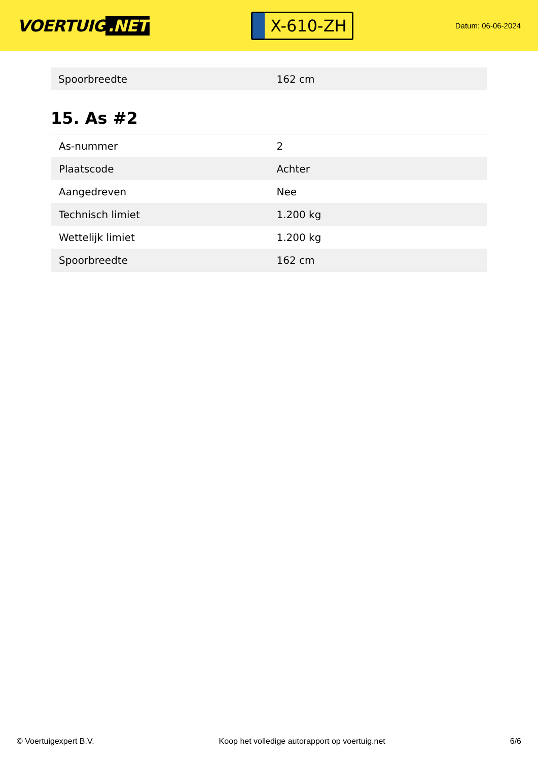VOERTUIG.NET
X-610-ZH
Datum: 06-06-2024
| Spoorbreedte | 162 cm |
15. As #2
| As-nummer | 2 |
| Plaatscode | Achter |
| Aangedreven | Nee |
| Technisch limiet | 1.200 kg |
| Wettelijk limiet | 1.200 kg |
| Spoorbreedte | 162 cm |
© Voertuigexpert B.V. Koop het volledige autorapport op voertuig.net 6/6